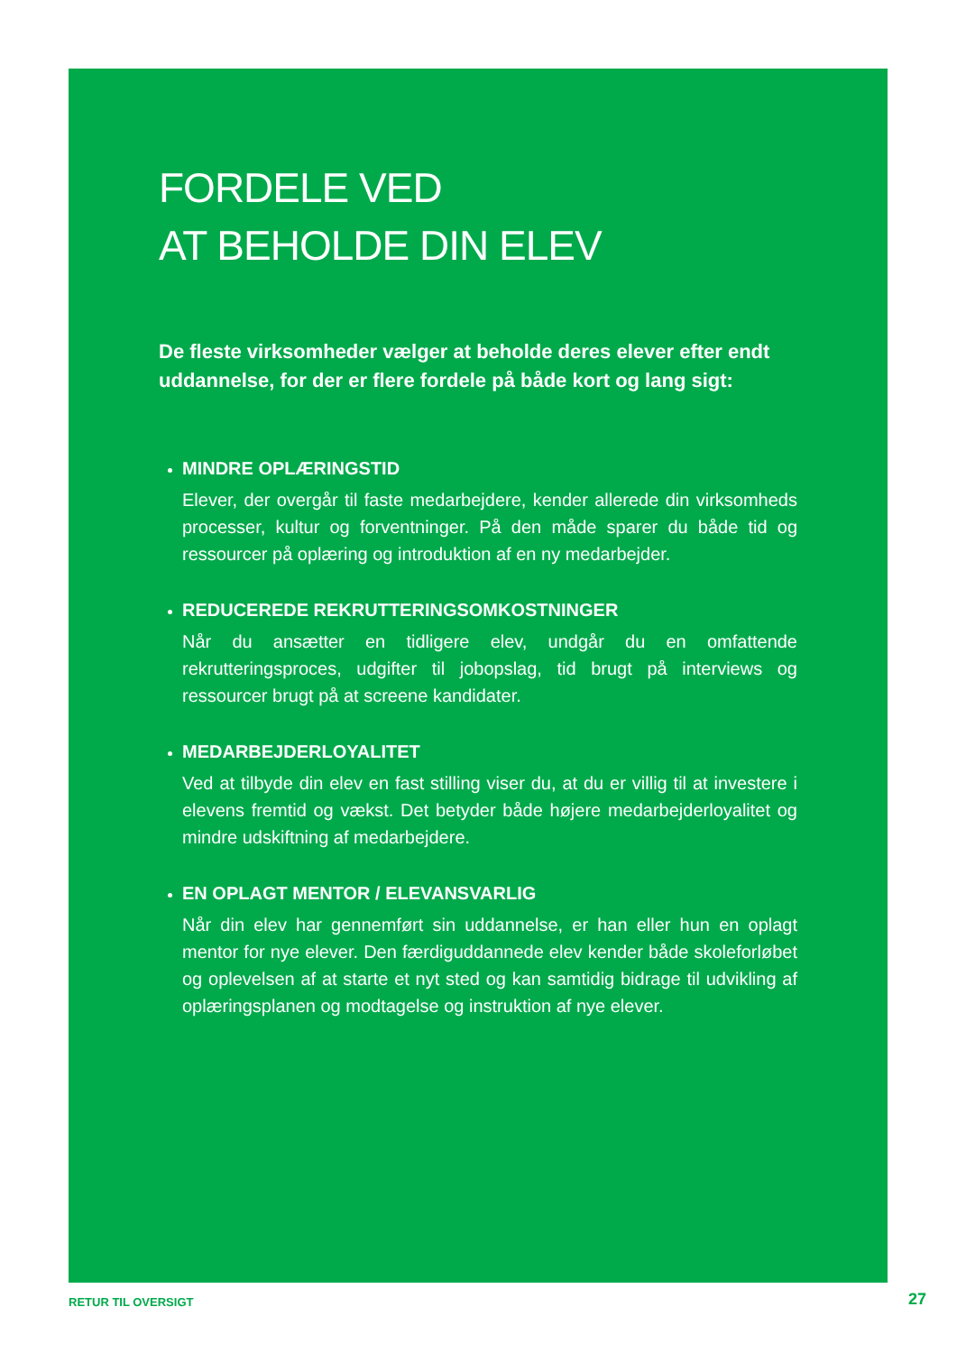FORDELE VED
AT BEHOLDE DIN ELEV
De fleste virksomheder vælger at beholde deres elever efter endt uddannelse, for der er flere fordele på både kort og lang sigt:
MINDRE OPLÆRINGSTID
Elever, der overgår til faste medarbejdere, kender allerede din virksomheds processer, kultur og forventninger. På den måde sparer du både tid og ressourcer på oplæring og introduktion af en ny medarbejder.
REDUCEREDE REKRUTTERINGSOMKOSTNINGER
Når du ansætter en tidligere elev, undgår du en omfattende rekrutteringsproces, udgifter til jobopslag, tid brugt på interviews og ressourcer brugt på at screene kandidater.
MEDARBEJDERLOYALITET
Ved at tilbyde din elev en fast stilling viser du, at du er villig til at investere i elevens fremtid og vækst. Det betyder både højere medarbejderloyalitet og mindre udskiftning af medarbejdere.
EN OPLAGT MENTOR / ELEVANSVARLIG
Når din elev har gennemført sin uddannelse, er han eller hun en oplagt mentor for nye elever. Den færdiguddannede elev kender både skoleforløbet og oplevelsen af at starte et nyt sted og kan samtidig bidrage til udvikling af oplæringsplanen og modtagelse og instruktion af nye elever.
RETUR TIL OVERSIGT 27